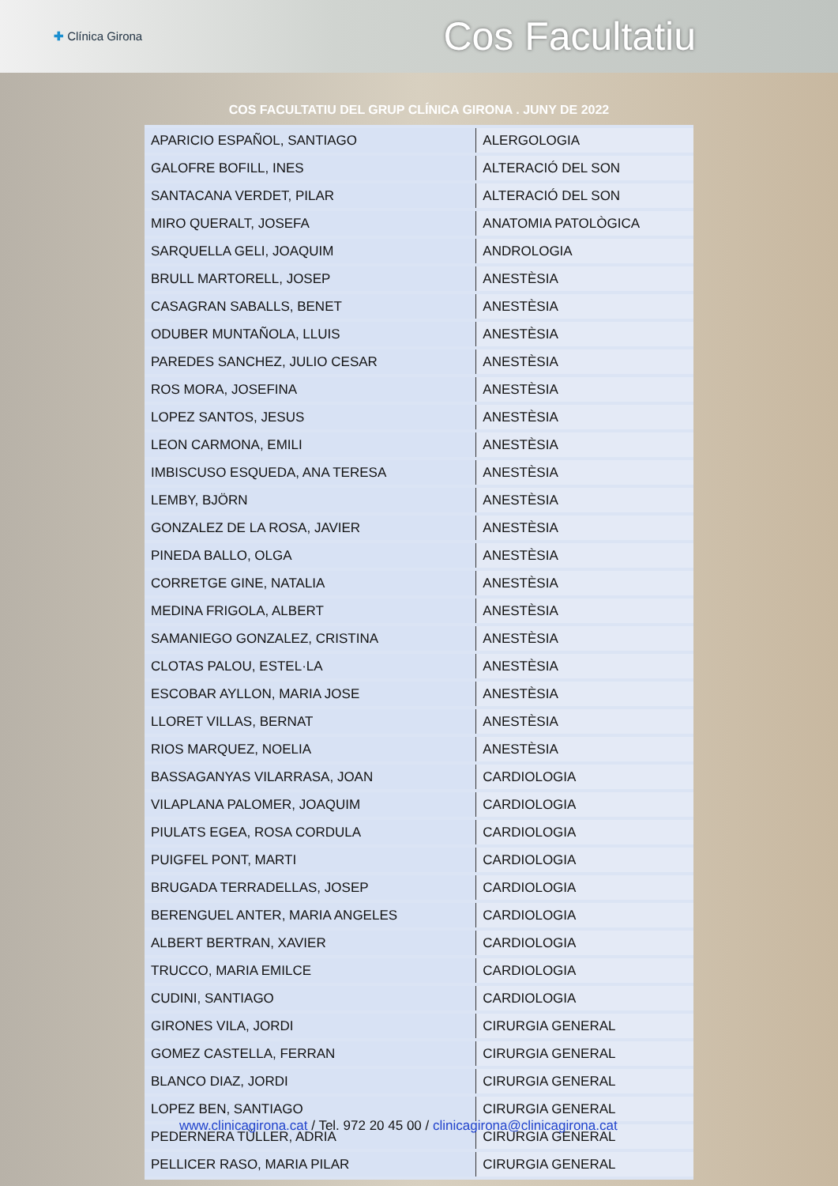✚ Clínica Girona
Cos Facultatiu
COS FACULTATIU DEL GRUP CLÍNICA GIRONA . JUNY DE 2022
| APARICIO ESPAÑOL, SANTIAGO | ALERGOLOGIA |
| GALOFRE BOFILL, INES | ALTERACIÓ DEL SON |
| SANTACANA VERDET, PILAR | ALTERACIÓ DEL SON |
| MIRO QUERALT, JOSEFA | ANATOMIA PATOLÒGICA |
| SARQUELLA GELI, JOAQUIM | ANDROLOGIA |
| BRULL MARTORELL, JOSEP | ANESTÈSIA |
| CASAGRAN SABALLS, BENET | ANESTÈSIA |
| ODUBER MUNTAÑOLA, LLUIS | ANESTÈSIA |
| PAREDES SANCHEZ, JULIO CESAR | ANESTÈSIA |
| ROS MORA, JOSEFINA | ANESTÈSIA |
| LOPEZ SANTOS, JESUS | ANESTÈSIA |
| LEON CARMONA, EMILI | ANESTÈSIA |
| IMBISCUSO ESQUEDA, ANA TERESA | ANESTÈSIA |
| LEMBY, BJÖRN | ANESTÈSIA |
| GONZALEZ DE LA ROSA, JAVIER | ANESTÈSIA |
| PINEDA BALLO, OLGA | ANESTÈSIA |
| CORRETGE GINE, NATALIA | ANESTÈSIA |
| MEDINA FRIGOLA, ALBERT | ANESTÈSIA |
| SAMANIEGO GONZALEZ, CRISTINA | ANESTÈSIA |
| CLOTAS PALOU, ESTEL·LA | ANESTÈSIA |
| ESCOBAR AYLLON, MARIA JOSE | ANESTÈSIA |
| LLORET VILLAS, BERNAT | ANESTÈSIA |
| RIOS MARQUEZ, NOELIA | ANESTÈSIA |
| BASSAGANYAS VILARRASA, JOAN | CARDIOLOGIA |
| VILAPLANA PALOMER, JOAQUIM | CARDIOLOGIA |
| PIULATS EGEA, ROSA CORDULA | CARDIOLOGIA |
| PUIGFEL PONT, MARTI | CARDIOLOGIA |
| BRUGADA TERRADELLAS, JOSEP | CARDIOLOGIA |
| BERENGUEL ANTER, MARIA ANGELES | CARDIOLOGIA |
| ALBERT BERTRAN, XAVIER | CARDIOLOGIA |
| TRUCCO, MARIA EMILCE | CARDIOLOGIA |
| CUDINI, SANTIAGO | CARDIOLOGIA |
| GIRONES VILA, JORDI | CIRURGIA GENERAL |
| GOMEZ CASTELLA, FERRAN | CIRURGIA GENERAL |
| BLANCO DIAZ, JORDI | CIRURGIA GENERAL |
| LOPEZ BEN, SANTIAGO | CIRURGIA GENERAL |
| PEDERNERA TÜLLER, ADRIA | CIRURGIA GENERAL |
| PELLICER RASO, MARIA PILAR | CIRURGIA GENERAL |
www.clinicagirona.cat / Tel. 972 20 45 00 / clinicagirona@clinicagirona.cat